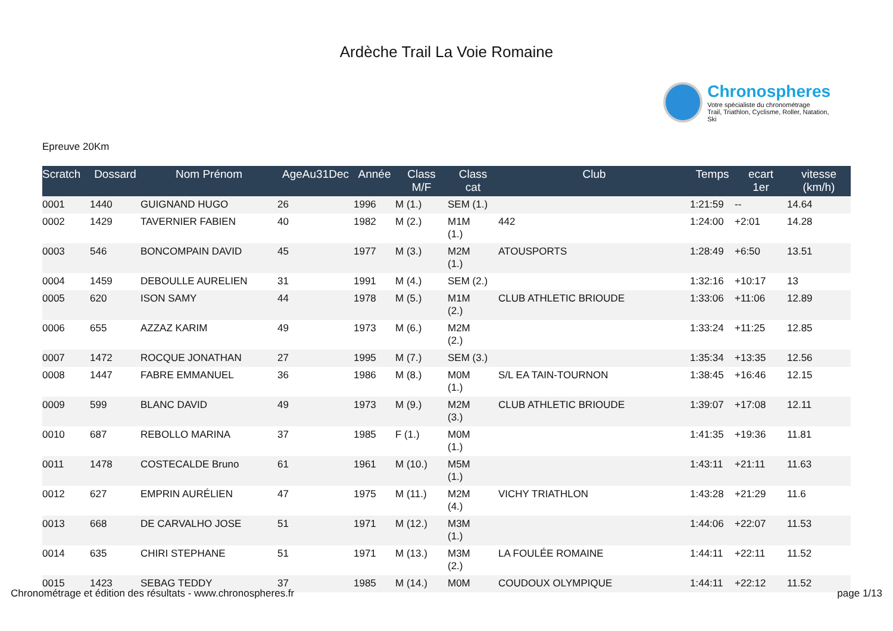Ardèche Trail La Voie Romaine
Chronospheres
Votre spécialiste du chronométrage
Trail, Triathlon, Cyclisme, Roller, Natation, Ski
Epreuve 20Km
| Scratch | Dossard | Nom Prénom | AgeAu31Dec | Année | Class M/F | Class cat | Club | Temps | ecart 1er | vitesse (km/h) |
| --- | --- | --- | --- | --- | --- | --- | --- | --- | --- | --- |
| 0001 | 1440 | GUIGNAND HUGO | 26 | 1996 | M (1.) | SEM (1.) | | 1:21:59 | -- | 14.64 |
| 0002 | 1429 | TAVERNIER FABIEN | 40 | 1982 | M (2.) | M1M (1.) | 442 | 1:24:00 | +2:01 | 14.28 |
| 0003 | 546 | BONCOMPAIN DAVID | 45 | 1977 | M (3.) | M2M (1.) | ATOUSPORTS | 1:28:49 | +6:50 | 13.51 |
| 0004 | 1459 | DEBOULLE AURELIEN | 31 | 1991 | M (4.) | SEM (2.) | | 1:32:16 | +10:17 | 13 |
| 0005 | 620 | ISON SAMY | 44 | 1978 | M (5.) | M1M (2.) | CLUB ATHLETIC BRIOUDE | 1:33:06 | +11:06 | 12.89 |
| 0006 | 655 | AZZAZ KARIM | 49 | 1973 | M (6.) | M2M (2.) | | 1:33:24 | +11:25 | 12.85 |
| 0007 | 1472 | ROCQUE JONATHAN | 27 | 1995 | M (7.) | SEM (3.) | | 1:35:34 | +13:35 | 12.56 |
| 0008 | 1447 | FABRE EMMANUEL | 36 | 1986 | M (8.) | M0M (1.) | S/L EA TAIN-TOURNON | 1:38:45 | +16:46 | 12.15 |
| 0009 | 599 | BLANC DAVID | 49 | 1973 | M (9.) | M2M (3.) | CLUB ATHLETIC BRIOUDE | 1:39:07 | +17:08 | 12.11 |
| 0010 | 687 | REBOLLO MARINA | 37 | 1985 | F (1.) | M0M (1.) | | 1:41:35 | +19:36 | 11.81 |
| 0011 | 1478 | COSTECALDE Bruno | 61 | 1961 | M (10.) | M5M (1.) | | 1:43:11 | +21:11 | 11.63 |
| 0012 | 627 | EMPRIN AURÉLIEN | 47 | 1975 | M (11.) | M2M (4.) | VICHY TRIATHLON | 1:43:28 | +21:29 | 11.6 |
| 0013 | 668 | DE CARVALHO JOSE | 51 | 1971 | M (12.) | M3M (1.) | | 1:44:06 | +22:07 | 11.53 |
| 0014 | 635 | CHIRI STEPHANE | 51 | 1971 | M (13.) | M3M (2.) | LA FOULÉE ROMAINE | 1:44:11 | +22:11 | 11.52 |
| 0015 | 1423 | SEBAG TEDDY | 37 | 1985 | M (14.) | M0M | COUDOUX OLYMPIQUE | 1:44:11 | +22:12 | 11.52 |
Chronométrage et édition des résultats - www.chronospheres.fr page 1/13